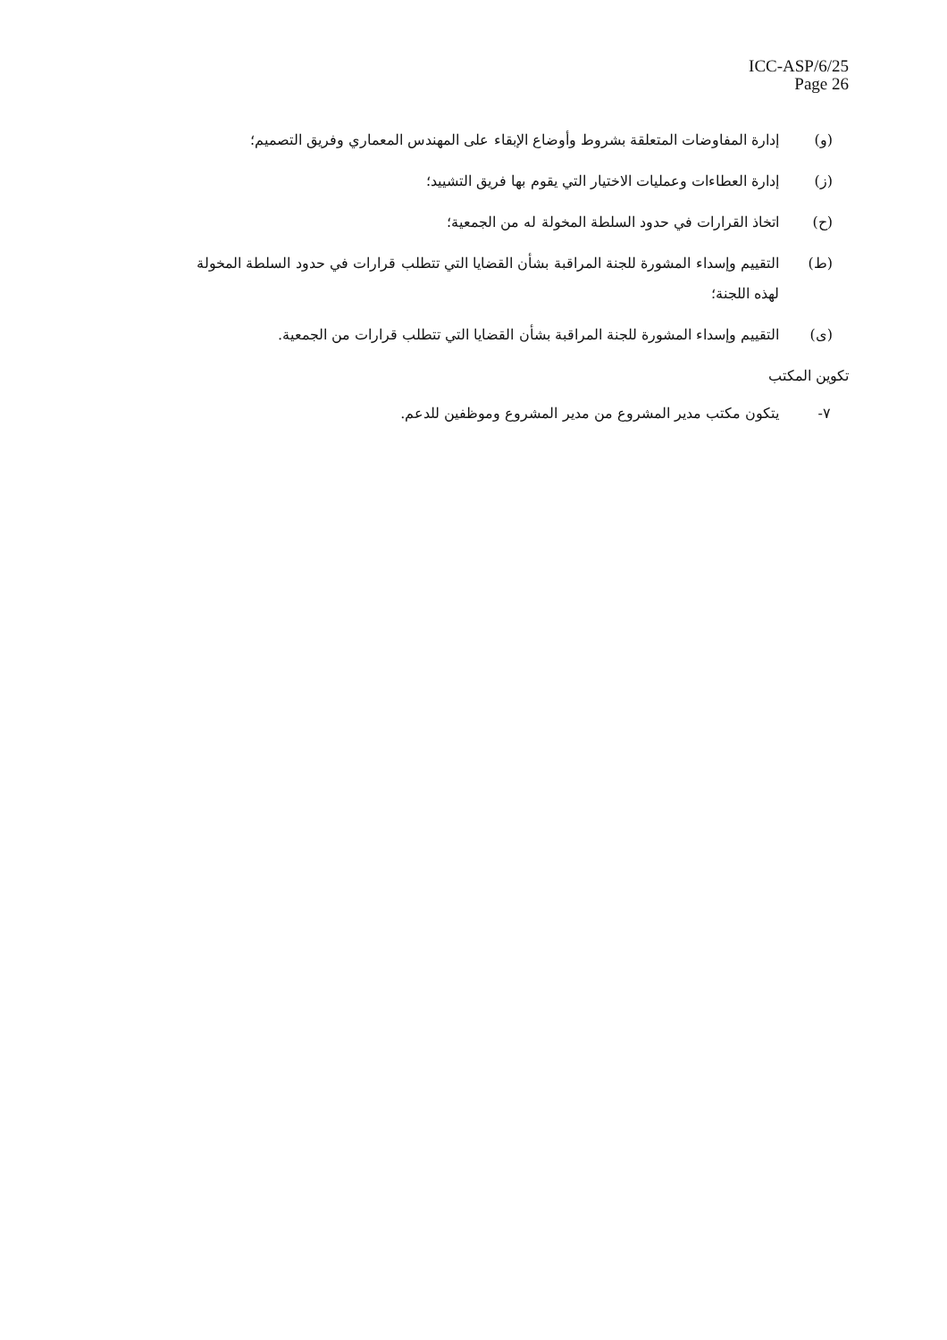ICC-ASP/6/25
Page 26
(و) إدارة المفاوضات المتعلقة بشروط وأوضاع الإبقاء على المهندس المعماري وفريق التصميم؛
(ز) إدارة العطاءات وعمليات الاختيار التي يقوم بها فريق التشييد؛
(ح) اتخاذ القرارات في حدود السلطة المخولة له من الجمعية؛
(ط) التقييم وإسداء المشورة للجنة المراقبة بشأن القضايا التي تتطلب قرارات في حدود السلطة المخولة لهذه اللجنة؛
(ى) التقييم وإسداء المشورة للجنة المراقبة بشأن القضايا التي تتطلب قرارات من الجمعية.
تكوين المكتب
٧- يتكون مكتب مدير المشروع من مدير المشروع وموظفين للدعم.